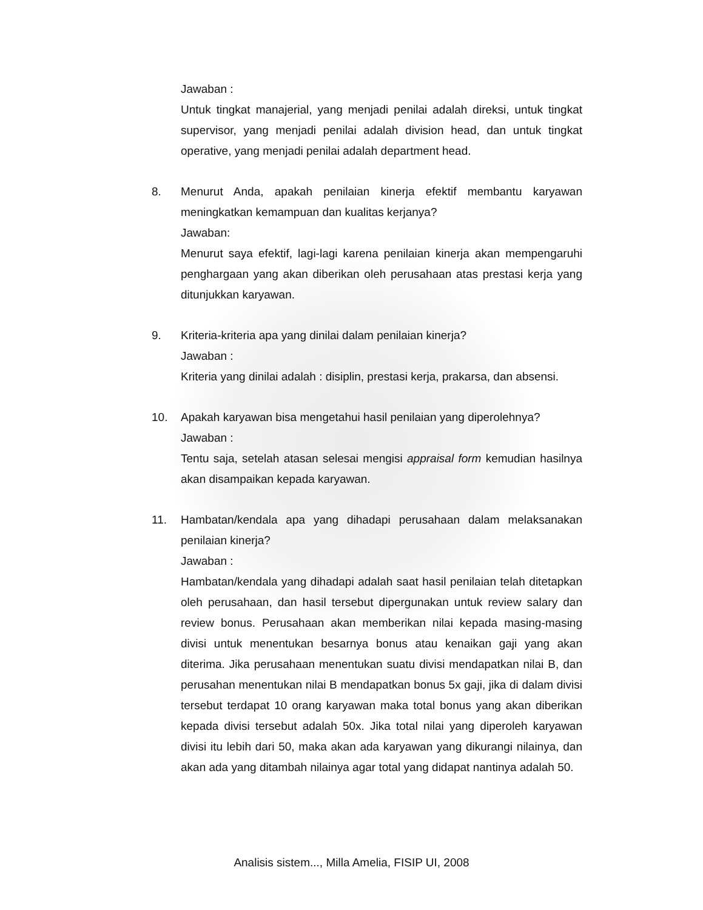Jawaban :
Untuk tingkat manajerial, yang menjadi penilai adalah direksi, untuk tingkat supervisor, yang menjadi penilai adalah division head, dan untuk tingkat operative, yang menjadi penilai adalah department head.
8. Menurut Anda, apakah penilaian kinerja efektif membantu karyawan meningkatkan kemampuan dan kualitas kerjanya?
Jawaban:
Menurut saya efektif, lagi-lagi karena penilaian kinerja akan mempengaruhi penghargaan yang akan diberikan oleh perusahaan atas prestasi kerja yang ditunjukkan karyawan.
9. Kriteria-kriteria apa yang dinilai dalam penilaian kinerja?
Jawaban :
Kriteria yang dinilai adalah : disiplin, prestasi kerja, prakarsa, dan absensi.
10. Apakah karyawan bisa mengetahui hasil penilaian yang diperolehnya?
Jawaban :
Tentu saja, setelah atasan selesai mengisi appraisal form kemudian hasilnya akan disampaikan kepada karyawan.
11. Hambatan/kendala apa yang dihadapi perusahaan dalam melaksanakan penilaian kinerja?
Jawaban :
Hambatan/kendala yang dihadapi adalah saat hasil penilaian telah ditetapkan oleh perusahaan, dan hasil tersebut dipergunakan untuk review salary dan review bonus. Perusahaan akan memberikan nilai kepada masing-masing divisi untuk menentukan besarnya bonus atau kenaikan gaji yang akan diterima. Jika perusahaan menentukan suatu divisi mendapatkan nilai B, dan perusahan menentukan nilai B mendapatkan bonus 5x gaji, jika di dalam divisi tersebut terdapat 10 orang karyawan maka total bonus yang akan diberikan kepada divisi tersebut adalah 50x. Jika total nilai yang diperoleh karyawan divisi itu lebih dari 50, maka akan ada karyawan yang dikurangi nilainya, dan akan ada yang ditambah nilainya agar total yang didapat nantinya adalah 50.
Analisis sistem..., Milla Amelia, FISIP UI, 2008